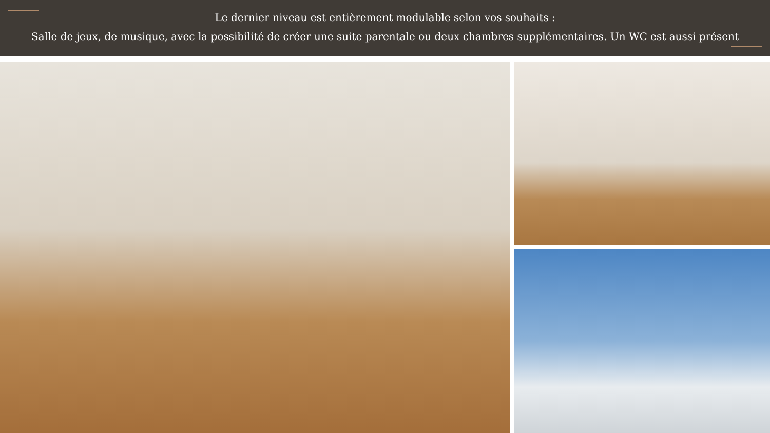Le dernier niveau est entièrement modulable selon vos souhaits :
Salle de jeux, de musique, avec la possibilité de créer une suite parentale ou deux chambres supplémentaires. Un WC est aussi présent